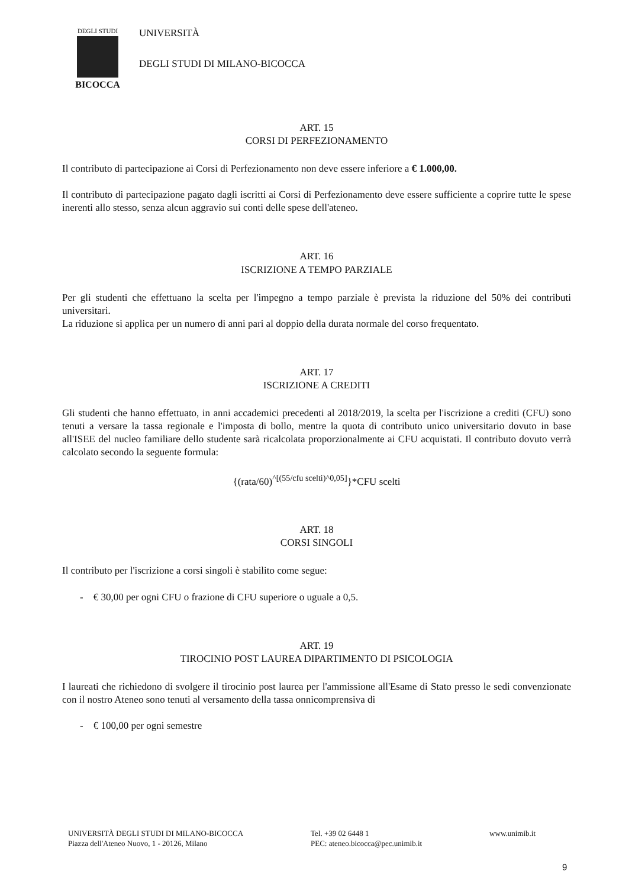DEGLI STUDI
BICOCCA
UNIVERSITÀ
DEGLI STUDI DI MILANO-BICOCCA
ART. 15
CORSI DI PERFEZIONAMENTO
Il contributo di partecipazione ai Corsi di Perfezionamento non deve essere inferiore a € 1.000,00.
Il contributo di partecipazione pagato dagli iscritti ai Corsi di Perfezionamento deve essere sufficiente a coprire tutte le spese inerenti allo stesso, senza alcun aggravio sui conti delle spese dell'ateneo.
ART. 16
ISCRIZIONE A TEMPO PARZIALE
Per gli studenti che effettuano la scelta per l'impegno a tempo parziale è prevista la riduzione del 50% dei contributi universitari.
La riduzione si applica per un numero di anni pari al doppio della durata normale del corso frequentato.
ART. 17
ISCRIZIONE A CREDITI
Gli studenti che hanno effettuato, in anni accademici precedenti al 2018/2019, la scelta per l'iscrizione a crediti (CFU) sono tenuti a versare la tassa regionale e l'imposta di bollo, mentre la quota di contributo unico universitario dovuto in base all'ISEE del nucleo familiare dello studente sarà ricalcolata proporzionalmente ai CFU acquistati. Il contributo dovuto verrà calcolato secondo la seguente formula:
{(rata/60)<sup>^[(55/cfu scelti)^0,05]</sup>}*CFU scelti
ART. 18
CORSI SINGOLI
Il contributo per l'iscrizione a corsi singoli è stabilito come segue:
- € 30,00 per ogni CFU o frazione di CFU superiore o uguale a 0,5.
ART. 19
TIROCINIO POST LAUREA DIPARTIMENTO DI PSICOLOGIA
I laureati che richiedono di svolgere il tirocinio post laurea per l'ammissione all'Esame di Stato presso le sedi convenzionate con il nostro Ateneo sono tenuti al versamento della tassa onnicomprensiva di
- € 100,00 per ogni semestre
UNIVERSITÀ DEGLI STUDI DI MILANO-BICOCCA
Piazza dell'Ateneo Nuovo, 1 - 20126, Milano
Tel. +39 02 6448 1
PEC: ateneo.bicocca@pec.unimib.it
www.unimib.it
9